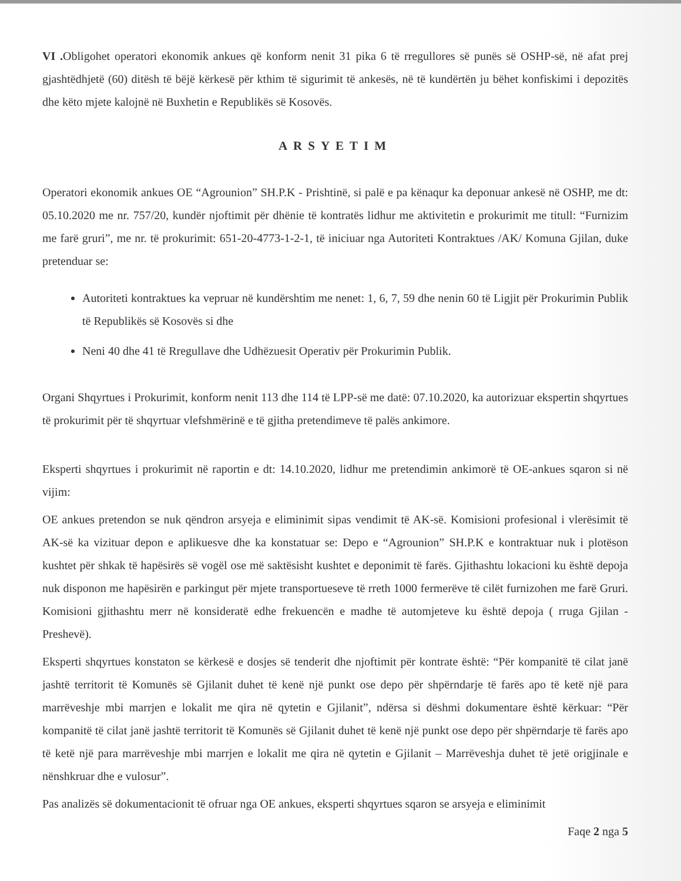VI . Obligohet operatori ekonomik ankues që konform nenit 31 pika 6 të rregullores së punës së OSHP-së, në afat prej gjashtëdhjetë (60) ditësh të bëjë kërkesë për kthim të sigurimit të ankesës, në të kundërtën ju bëhet konfiskimi i depozitës dhe këto mjete kalojnë në Buxhetin e Republikës së Kosovës.
ARSYETIM
Operatori ekonomik ankues OE “Agrounion” SH.P.K - Prishtinë, si palë e pa kënaqur ka deponuar ankesë në OSHP, me dt: 05.10.2020 me nr. 757/20, kundër njoftimit për dhënie të kontratës lidhur me aktivitetin e prokurimit me titull: “Furnizim me farë gruri”, me nr. të prokurimit: 651-20-4773-1-2-1, të iniciuar nga Autoriteti Kontraktues /AK/ Komuna Gjilan, duke pretenduar se:
Autoriteti kontraktues ka vepruar në kundërshtim me nenet: 1, 6, 7, 59 dhe nenin 60 të Ligjit për Prokurimin Publik të Republikës së Kosovës si dhe
Neni 40 dhe 41 të Rregullave dhe Udhëzuesit Operativ për Prokurimin Publik.
Organi Shqyrtues i Prokurimit, konform nenit 113 dhe 114 të LPP-së me datë: 07.10.2020, ka autorizuar ekspertin shqyrtues të prokurimit për të shqyrtuar vlefshmërinë e të gjitha pretendimeve të palës ankimore.
Eksperti shqyrtues i prokurimit në raportin e dt: 14.10.2020, lidhur me pretendimin ankimorë të OE-ankues sqaron si në vijim:
OE ankues pretendon se nuk qëndron arsyeja e eliminimit sipas vendimit të AK-së. Komisioni profesional i vlerësimit të AK-së ka vizituar depon e aplikuesve dhe ka konstatuar se: Depo e “Agrounion” SH.P.K e kontraktuar nuk i plotëson kushtet për shkak të hapësirës së vogël ose më saktësisht kushtet e deponimit të farës. Gjithashtu lokacioni ku është depoja nuk disponon me hapësirën e parkingut për mjete transportueseve të rreth 1000 fermerëve të cilët furnizohen me farë Gruri. Komisioni gjithashtu merr në konsideratë edhe frekuencën e madhe të automjeteve ku është depoja ( rruga Gjilan - Preshevë).
Eksperti shqyrtues konstaton se kërkesë e dosjes së tenderit dhe njoftimit për kontrate është: “Për kompanitë të cilat janë jashtë territorit të Komunës së Gjilanit duhet të kenë një punkt ose depo për shpërndarje të farës apo të ketë një para marrëveshje mbi marrjen e lokalit me qira në qytetin e Gjilanit”, ndërsa si dëshmi dokumentare është kërkuar: “Për kompanitë të cilat janë jashtë territorit të Komunës së Gjilanit duhet të kenë një punkt ose depo për shpërndarje të farës apo të ketë një para marrëveshje mbi marrjen e lokalit me qira në qytetin e Gjilanit – Marrëveshja duhet të jetë origjinale e nënshkruar dhe e vulosur”.
Pas analizës së dokumentacionit të ofruar nga OE ankues, eksperti shqyrtues sqaron se arsyeja e eliminimit
Faqe 2 nga 5